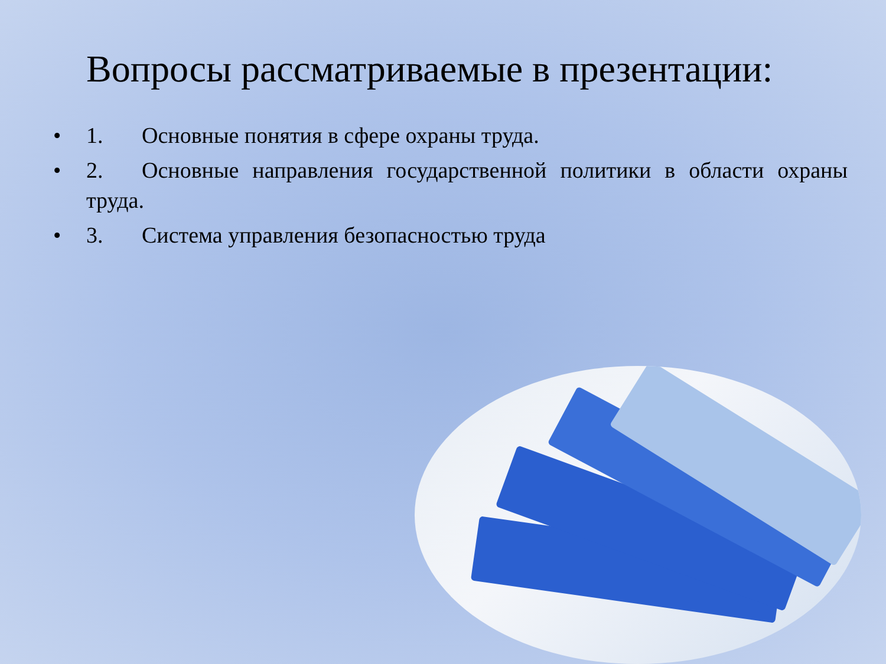Вопросы рассматриваемые в презентации:
• 1. Основные понятия в сфере охраны труда.
• 2. Основные направления государственной политики в области охраны труда.
• 3. Система управления безопасностью труда